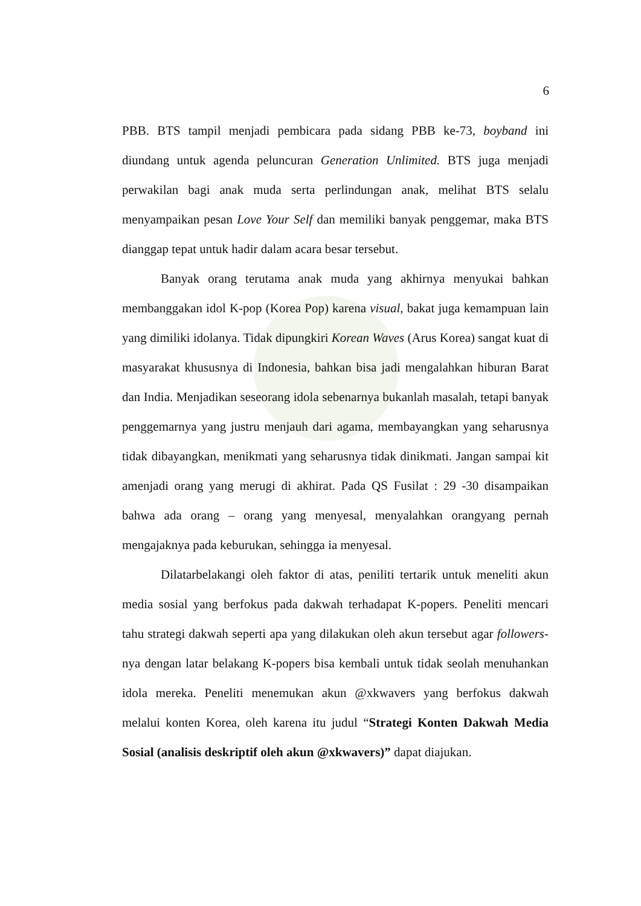6
PBB. BTS tampil menjadi pembicara pada sidang PBB ke-73, boyband ini diundang untuk agenda peluncuran Generation Unlimited. BTS juga menjadi perwakilan bagi anak muda serta perlindungan anak, melihat BTS selalu menyampaikan pesan Love Your Self dan memiliki banyak penggemar, maka BTS dianggap tepat untuk hadir dalam acara besar tersebut.
Banyak orang terutama anak muda yang akhirnya menyukai bahkan membanggakan idol K-pop (Korea Pop) karena visual, bakat juga kemampuan lain yang dimiliki idolanya. Tidak dipungkiri Korean Waves (Arus Korea) sangat kuat di masyarakat khususnya di Indonesia, bahkan bisa jadi mengalahkan hiburan Barat dan India. Menjadikan seseorang idola sebenarnya bukanlah masalah, tetapi banyak penggemarnya yang justru menjauh dari agama, membayangkan yang seharusnya tidak dibayangkan, menikmati yang seharusnya tidak dinikmati. Jangan sampai kit amenjadi orang yang merugi di akhirat. Pada QS Fusilat : 29 -30 disampaikan bahwa ada orang – orang yang menyesal, menyalahkan orangyang pernah mengajaknya pada keburukan, sehingga ia menyesal.
Dilatarbelakangi oleh faktor di atas, peniliti tertarik untuk meneliti akun media sosial yang berfokus pada dakwah terhadapat K-popers. Peneliti mencari tahu strategi dakwah seperti apa yang dilakukan oleh akun tersebut agar followers-nya dengan latar belakang K-popers bisa kembali untuk tidak seolah menuhankan idola mereka. Peneliti menemukan akun @xkwavers yang berfokus dakwah melalui konten Korea, oleh karena itu judul “Strategi Konten Dakwah Media Sosial (analisis deskriptif oleh akun @xkwavers)” dapat diajukan.